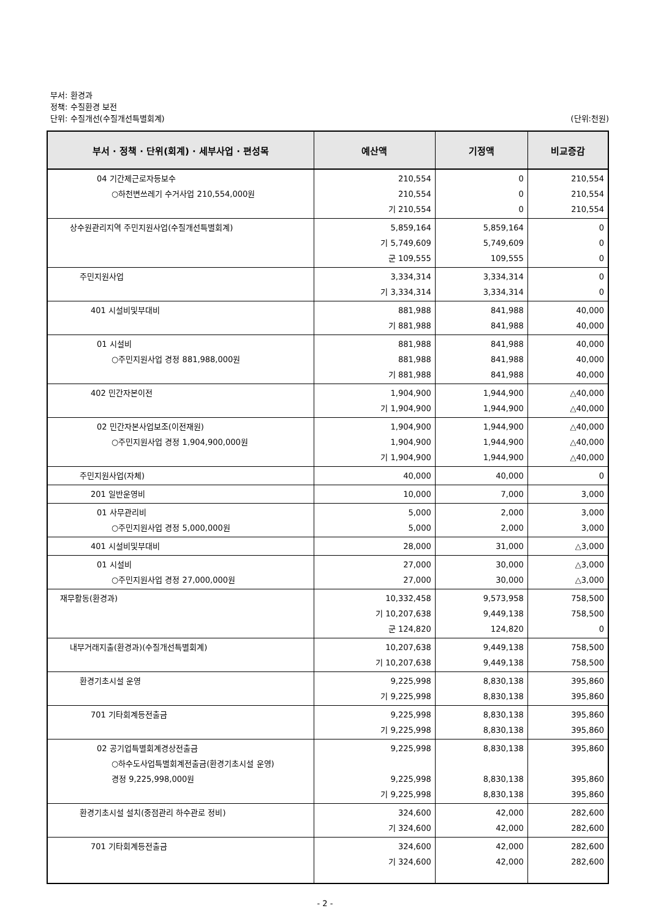부서: 환경과
정책: 수질환경 보전
단위: 수질개선(수질개선특별회계) (단위:천원)
| 부서 · 정책 · 단위(회계) · 세부사업 · 편성목 | 예산액 | 기정액 | 비교증감 |
| --- | --- | --- | --- |
| 04 기간제근로자등보수 ○하천변쓰레기 수거사업 210,554,000원 | 210,554 210,554 기 210,554 | 0 0 0 | 210,554 210,554 210,554 |
| 상수원관리지역 주민지원사업(수질개선특별회계) | 5,859,164 기 5,749,609 군 109,555 | 5,859,164 5,749,609 109,555 | 0 0 0 |
| 주민지원사업 | 3,334,314 기 3,334,314 | 3,334,314 3,334,314 | 0 0 |
| 401 시설비및부대비 | 881,988 기 881,988 | 841,988 841,988 | 40,000 40,000 |
| 01 시설비 ○주민지원사업 경정 881,988,000원 | 881,988 881,988 기 881,988 | 841,988 841,988 841,988 | 40,000 40,000 40,000 |
| 402 민간자본이전 | 1,904,900 기 1,904,900 | 1,944,900 1,944,900 | △40,000 △40,000 |
| 02 민간자본사업보조(이전재원) ○주민지원사업 경정 1,904,900,000원 | 1,904,900 1,904,900 기 1,904,900 | 1,944,900 1,944,900 1,944,900 | △40,000 △40,000 △40,000 |
| 주민지원사업(자체) | 40,000 | 40,000 | 0 |
| 201 일반운영비 | 10,000 | 7,000 | 3,000 |
| 01 사무관리비 ○주민지원사업 경정 5,000,000원 | 5,000 5,000 | 2,000 2,000 | 3,000 3,000 |
| 401 시설비및부대비 | 28,000 | 31,000 | △3,000 |
| 01 시설비 ○주민지원사업 경정 27,000,000원 | 27,000 27,000 | 30,000 30,000 | △3,000 △3,000 |
| 재무활동(환경과) | 10,332,458 기 10,207,638 군 124,820 | 9,573,958 9,449,138 124,820 | 758,500 758,500 0 |
| 내부거래지출(환경과)(수질개선특별회계) | 10,207,638 기 10,207,638 | 9,449,138 9,449,138 | 758,500 758,500 |
| 환경기초시설 운영 | 9,225,998 기 9,225,998 | 8,830,138 8,830,138 | 395,860 395,860 |
| 701 기타회계등전출금 | 9,225,998 기 9,225,998 | 8,830,138 8,830,138 | 395,860 395,860 |
| 02 공기업특별회계경상전출금 ○하수도사업특별회계전출금(환경기초시설 운영) 경정 9,225,998,000원 | 9,225,998 9,225,998 기 9,225,998 | 8,830,138 8,830,138 8,830,138 | 395,860 395,860 395,860 |
| 환경기초시설 설치(중점관리 하수관로 정비) | 324,600 기 324,600 | 42,000 42,000 | 282,600 282,600 |
| 701 기타회계등전출금 | 324,600 기 324,600 | 42,000 42,000 | 282,600 282,600 |
- 2 -